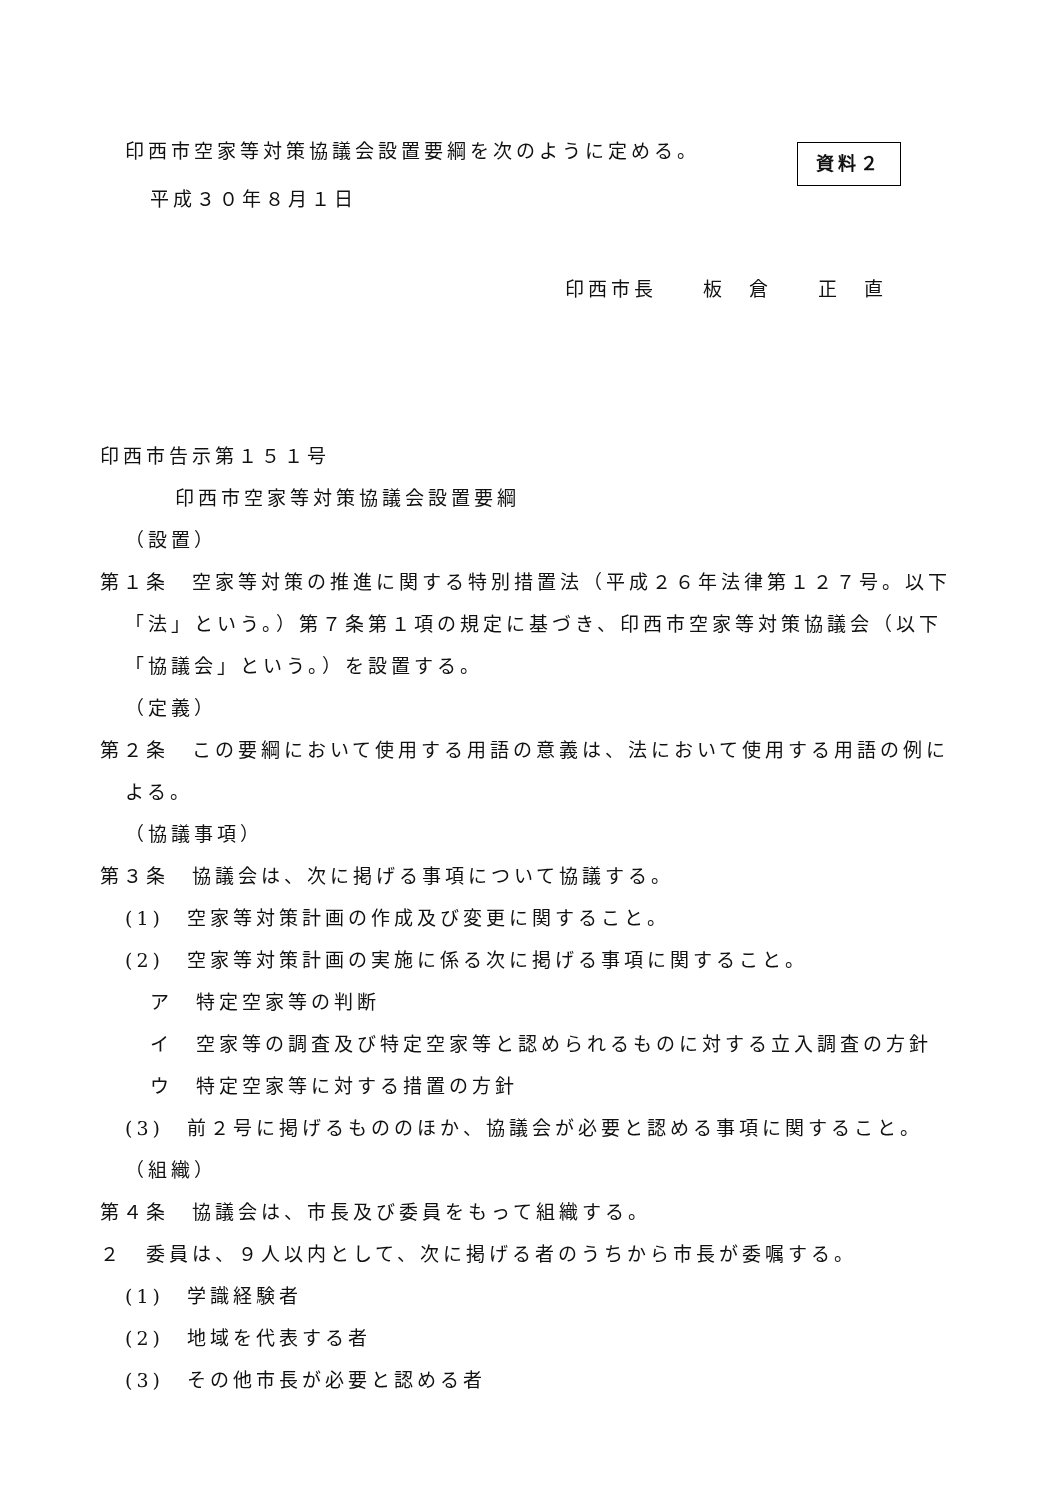資料２
印西市空家等対策協議会設置要綱を次のように定める。
平成３０年８月１日
印西市長　　板　倉　　正　直
印西市告示第１５１号
印西市空家等対策協議会設置要綱
（設置）
第１条　空家等対策の推進に関する特別措置法（平成２６年法律第１２７号。以下「法」という。）第７条第１項の規定に基づき、印西市空家等対策協議会（以下「協議会」という。）を設置する。
（定義）
第２条　この要綱において使用する用語の意義は、法において使用する用語の例による。
（協議事項）
第３条　協議会は、次に掲げる事項について協議する。
(1)　空家等対策計画の作成及び変更に関すること。
(2)　空家等対策計画の実施に係る次に掲げる事項に関すること。
ア　特定空家等の判断
イ　空家等の調査及び特定空家等と認められるものに対する立入調査の方針
ウ　特定空家等に対する措置の方針
(3)　前２号に掲げるもののほか、協議会が必要と認める事項に関すること。
（組織）
第４条　協議会は、市長及び委員をもって組織する。
２　委員は、９人以内として、次に掲げる者のうちから市長が委嘱する。
(1)　学識経験者
(2)　地域を代表する者
(3)　その他市長が必要と認める者